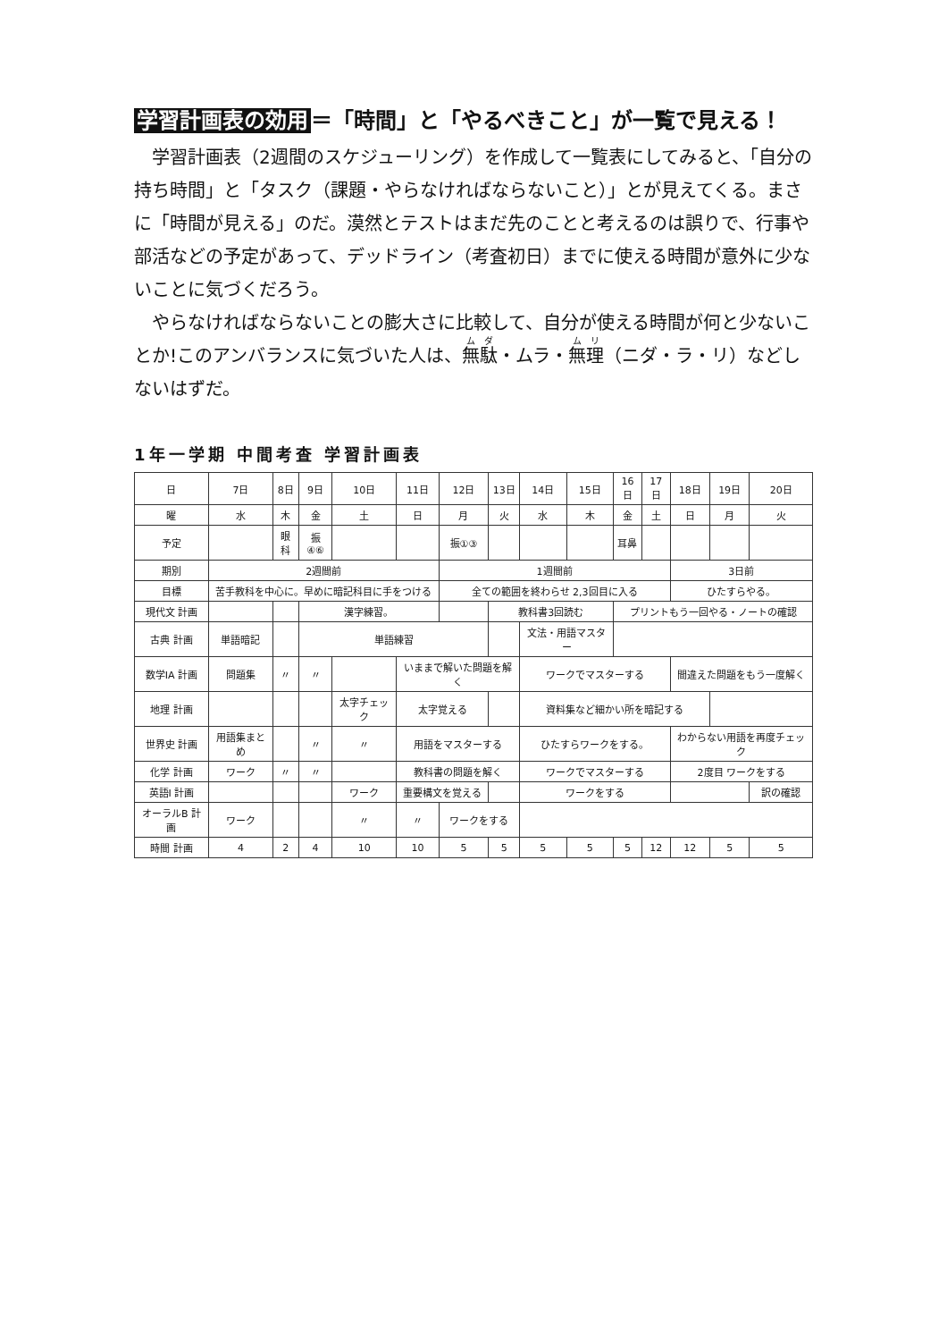学習計画表の効用 ＝「時間」と「やるべきこと」が一覧で見える！
学習計画表（2週間のスケジューリング）を作成して一覧表にしてみると、「自分の持ち時間」と「タスク（課題・やらなければならないこと）」とが見えてくる。まさに「時間が見える」のだ。漠然とテストはまだ先のことと考えるのは誤りで、行事や部活などの予定があって、デッドライン（考査初日）までに使える時間が意外に少ないことに気づくだろう。
やらなければならないことの膨大さに比較して、自分が使える時間が何と少ないことか!このアンバランスに気づいた人は、無駄・ムラ・無理（ニダ・ラ・リ）などしないはずだ。
1年一学期 中間考査 学習計画表
| 日 | 7日 | 8日 | 9日 | 10日 | 11日 | 12日 | 13日 | 14日 | 15日 | 16日 | 17日 | 18日 | 19日 | 20日 |
| --- | --- | --- | --- | --- | --- | --- | --- | --- | --- | --- | --- | --- | --- | --- |
| 曜 | 水 | 木 | 金 | 土 | 日 | 月 | 火 | 水 | 木 | 金 | 土 | 日 | 月 | 火 |
| 予定 | | 眼科 | 振④⑥ | | | 振①③ | | | | 耳鼻 | | | | |
| 期別 | 2週間前 | | | | | 1週間前 | | | | | | 3日前 | | |
| 目標 | 苦手教科を中心に。早めに暗記科目に手をつける | | | | | 全ての範囲を終わらせ 2,3回目に入る | | | | | | ひたすらやる。 | | |
| 現代文 計画 | | | 漢字練習。 | | | | 教科書3回読む | | | プリントもう一回やる・ノートの確認 | | | | |
| 古典 計画 | 単語暗記 | | 単語練習 | | | | | 文法・用語マスター | | | | | | |
| 数学IA 計画 | 問題集 | 〃 | 〃 | | いままで解いた問題を解く | | | ワークでマスターする | | | | 間違えた問題をもう一度解く | | |
| 地理 計画 | | | | 太字チェック | 太字覚える | | | 資料集など細かい所を暗記する | | | | | | |
| 世界史 計画 | 用語集まとめ | | 〃 | 〃 | 用語をマスターする | | | ひたすらワークをする。 | | | | わからない用語を再度チェック | | |
| 化学 計画 | ワーク | 〃 | 〃 | | 教科書の問題を解く | | | ワークでマスターする | | | | 2度目 ワークをする | | |
| 英語I 計画 | | | | ワーク | 重要構文を覚える | | | ワークをする | | | | | | 訳の確認 |
| オーラルB 計画 | ワーク | | | 〃 | 〃 | ワークをする | | | | | | | | |
| 時間 計画 | 4 | 2 | 4 | 10 | 10 | 5 | 5 | 5 | 5 | 5 | 12 | 12 | 5 | 5 |